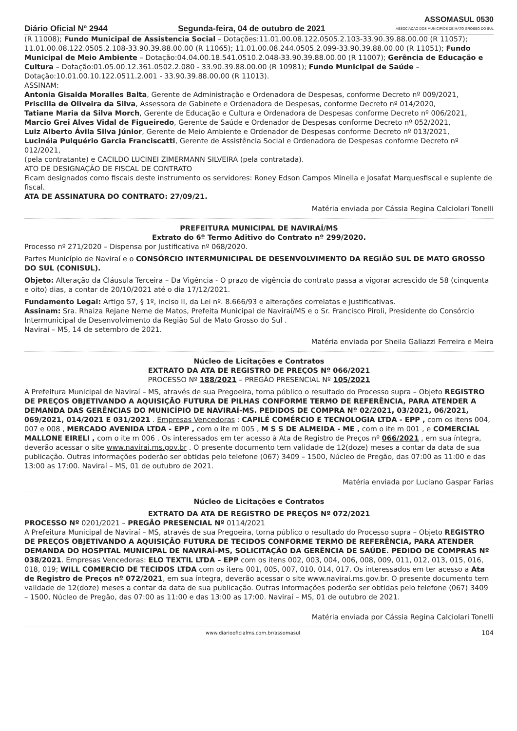Diário Oficial Nº 2944 Segunda-feira, 04 de outubro de 2021 ASSOMASUL 0530
ASSOCIAÇÃO DOS MUNICÍPIOS DE MATO GROSSO DO SUL
(R 11008); Fundo Municipal de Assistencia Social – Dotações:11.01.00.08.122.0505.2.103-33.90.39.88.00.00 (R 11057); 11.01.00.08.122.0505.2.108-33.90.39.88.00.00 (R 11065); 11.01.00.08.244.0505.2.099-33.90.39.88.00.00 (R 11051); Fundo Municipal de Meio Ambiente – Dotação:04.04.00.18.541.0510.2.048-33.90.39.88.00.00 (R 11007); Gerência de Educação e Cultura – Dotação:01.05.00.12.361.0502.2.080 - 33.90.39.88.00.00 (R 10981); Fundo Municipal de Saúde – Dotação:10.01.00.10.122.0511.2.001 - 33.90.39.88.00.00 (R 11013).
ASSINAM:
Antonia Gisalda Moralles Balta, Gerente de Administração e Ordenadora de Despesas, conforme Decreto nº 009/2021,
Priscilla de Oliveira da Silva, Assessora de Gabinete e Ordenadora de Despesas, conforme Decreto nº 014/2020,
Tatiane Maria da Silva Morch, Gerente de Educação e Cultura e Ordenadora de Despesas conforme Decreto nº 006/2021,
Marcio Grei Alves Vidal de Figueiredo, Gerente de Saúde e Ordenador de Despesas conforme Decreto nº 052/2021,
Luiz Alberto Ávila Silva Júnior, Gerente de Meio Ambiente e Ordenador de Despesas conforme Decreto nº 013/2021,
Lucinéia Pulquério Garcia Franciscatti, Gerente de Assistência Social e Ordenadora de Despesas conforme Decreto nº 012/2021,
(pela contratante) e CACILDO LUCINEI ZIMERMANN SILVEIRA (pela contratada).
ATO DE DESIGNAÇÃO DE FISCAL DE CONTRATO
Ficam designados como fiscais deste instrumento os servidores: Roney Edson Campos Minella e Josafat Marquesfiscal e suplente de fiscal.
ATA DE ASSINATURA DO CONTRATO: 27/09/21.
Matéria enviada por Cássia Regina Calciolari Tonelli
PREFEITURA MUNICIPAL DE NAVIRAÍ/MS
Extrato do 6º Termo Aditivo do Contrato nº 299/2020.
Processo nº 271/2020 – Dispensa por Justificativa nº 068/2020.
Partes Município de Naviraí e o CONSÓRCIO INTERMUNICIPAL DE DESENVOLVIMENTO DA REGIÃO SUL DE MATO GROSSO DO SUL (CONISUL).
Objeto: Alteração da Cláusula Terceira – Da Vigência - O prazo de vigência do contrato passa a vigorar acrescido de 58 (cinquenta e oito) dias, a contar de 20/10/2021 até o dia 17/12/2021.
Fundamento Legal: Artigo 57, § 1º, inciso II, da Lei nº. 8.666/93 e alterações correlatas e justificativas.
Assinam: Sra. Rhaiza Rejane Neme de Matos, Prefeita Municipal de Naviraí/MS e o Sr. Francisco Piroli, Presidente do Consórcio Intermunicipal de Desenvolvimento da Região Sul de Mato Grosso do Sul .
Naviraí – MS, 14 de setembro de 2021.
Matéria enviada por Sheila Galiazzi Ferreira e Meira
Núcleo de Licitações e Contratos
EXTRATO DA ATA DE REGISTRO DE PREÇOS Nº 066/2021
PROCESSO Nº 188/2021 – PREGÃO PRESENCIAL Nº 105/2021
A Prefeitura Municipal de Naviraí – MS, através de sua Pregoeira, torna público o resultado do Processo supra – Objeto REGISTRO DE PREÇOS OBJETIVANDO A AQUISIÇÃO FUTURA DE PILHAS CONFORME TERMO DE REFERÊNCIA, PARA ATENDER A DEMANDA DAS GERÊNCIAS DO MUNICÍPIO DE NAVIRAÍ-MS. PEDIDOS DE COMPRA Nº 02/2021, 03/2021, 06/2021, 069/2021, 014/2021 E 031/2021 . Empresas Vencedoras : CAPILÉ COMÉRCIO E TECNOLOGIA LTDA - EPP , com os itens 004, 007 e 008 , MERCADO AVENIDA LTDA - EPP , com o ite m 005 , M S S DE ALMEIDA - ME , com o ite m 001 , e COMERCIAL MALLONE EIRELI , com o ite m 006 . Os interessados em ter acesso à Ata de Registro de Preços nº 066/2021 , em sua íntegra, deverão acessar o site www.navirai.ms.gov.br . O presente documento tem validade de 12(doze) meses a contar da data de sua publicação. Outras informações poderão ser obtidas pelo telefone (067) 3409 – 1500, Núcleo de Pregão, das 07:00 as 11:00 e das 13:00 as 17:00. Naviraí – MS, 01 de outubro de 2021.
Matéria enviada por Luciano Gaspar Farias
Núcleo de Licitações e Contratos
EXTRATO DA ATA DE REGISTRO DE PREÇOS Nº 072/2021
PROCESSO Nº 0201/2021 – PREGÃO PRESENCIAL Nº 0114/2021
A Prefeitura Municipal de Naviraí – MS, através de sua Pregoeira, torna público o resultado do Processo supra – Objeto REGISTRO DE PREÇOS OBJETIVANDO A AQUISIÇÃO FUTURA DE TECIDOS CONFORME TERMO DE REFERÊNCIA, PARA ATENDER DEMANDA DO HOSPITAL MUNICIPAL DE NAVIRAÍ-MS, SOLICITAÇÃO DA GERÊNCIA DE SAÚDE. PEDIDO DE COMPRAS Nº 038/2021. Empresas Vencedoras: ELO TEXTIL LTDA – EPP com os itens 002, 003, 004, 006, 008, 009, 011, 012, 013, 015, 016, 018, 019; WILL COMERCIO DE TECIDOS LTDA com os itens 001, 005, 007, 010, 014, 017. Os interessados em ter acesso a Ata de Registro de Preços nº 072/2021, em sua íntegra, deverão acessar o site www.navirai.ms.gov.br. O presente documento tem validade de 12(doze) meses a contar da data de sua publicação. Outras informações poderão ser obtidas pelo telefone (067) 3409 – 1500, Núcleo de Pregão, das 07:00 as 11:00 e das 13:00 as 17:00. Naviraí – MS, 01 de outubro de 2021.
Matéria enviada por Cássia Regina Calciolari Tonelli
www.diariooficialms.com.br/assomasul 104